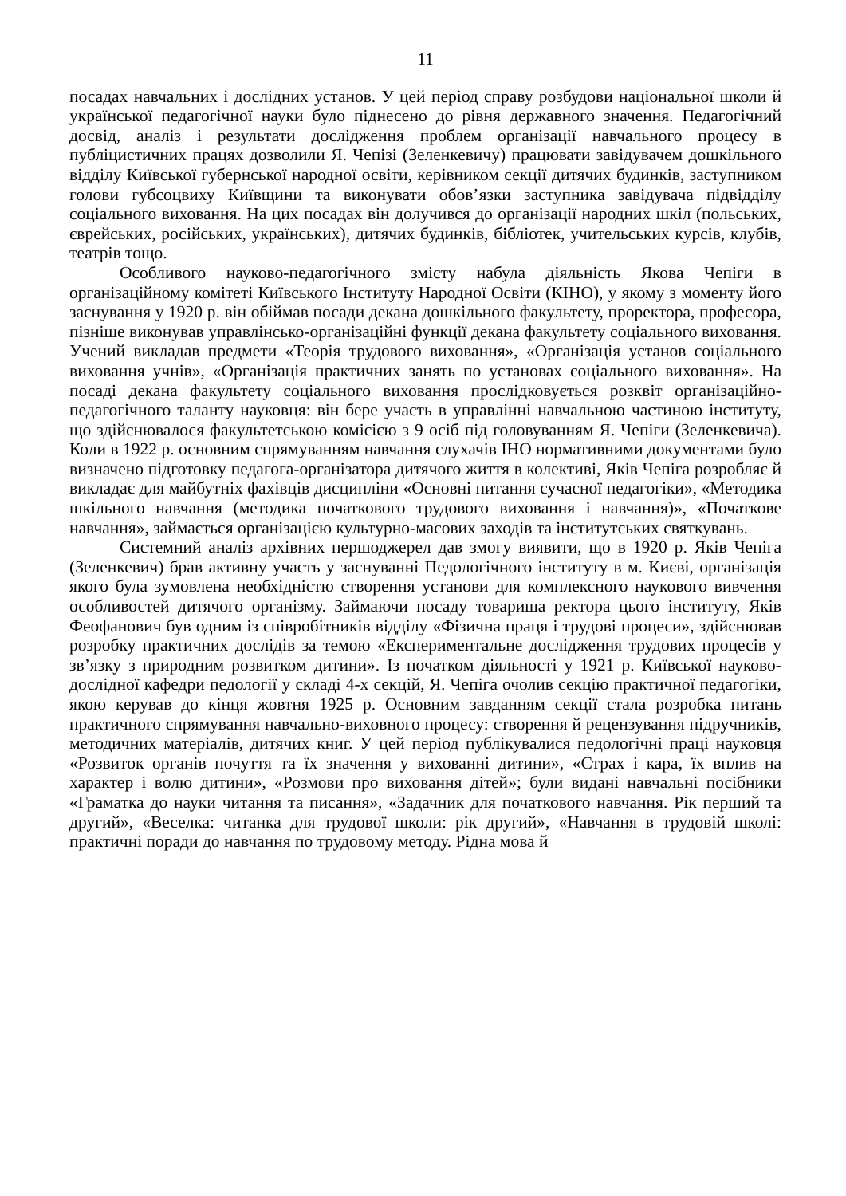11
посадах навчальних і дослідних установ. У цей період справу розбудови національної школи й української педагогічної науки було піднесено до рівня державного значення. Педагогічний досвід, аналіз і результати дослідження проблем організації навчального процесу в публіцистичних працях дозволили Я. Чепізі (Зеленкевичу) працювати завідувачем дошкільного відділу Київської губернської народної освіти, керівником секції дитячих будинків, заступником голови губсоцвиху Київщини та виконувати обов’язки заступника завідувача підвідділу соціального виховання. На цих посадах він долучився до організації народних шкіл (польських, єврейських, російських, українських), дитячих будинків, бібліотек, учительських курсів, клубів, театрів тощо.
Особливого науково-педагогічного змісту набула діяльність Якова Чепіги в організаційному комітеті Київського Інституту Народної Освіти (КІНО), у якому з моменту його заснування у 1920 р. він обіймав посади декана дошкільного факультету, проректора, професора, пізніше виконував управлінсько-організаційні функції декана факультету соціального виховання. Учений викладав предмети «Теорія трудового виховання», «Організація установ соціального виховання учнів», «Організація практичних занять по установах соціального виховання». На посаді декана факультету соціального виховання прослідковується розквіт організаційно-педагогічного таланту науковця: він бере участь в управлінні навчальною частиною інституту, що здійснювалося факультетською комісією з 9 осіб під головуванням Я. Чепіги (Зеленкевича). Коли в 1922 р. основним спрямуванням навчання слухачів ІНО нормативними документами було визначено підготовку педагога-організатора дитячого життя в колективі, Яків Чепіга розробляє й викладає для майбутніх фахівців дисципліни «Основні питання сучасної педагогіки», «Методика шкільного навчання (методика початкового трудового виховання і навчання)», «Початкове навчання», займається організацією культурно-масових заходів та інститутських святкувань.
Системний аналіз архівних першоджерел дав змогу виявити, що в 1920 р. Яків Чепіга (Зеленкевич) брав активну участь у заснуванні Педологічного інституту в м. Києві, організація якого була зумовлена необхідністю створення установи для комплексного наукового вивчення особливостей дитячого організму. Займаючи посаду товариша ректора цього інституту, Яків Феофанович був одним із співробітників відділу «Фізична праця і трудові процеси», здійснював розробку практичних дослідів за темою «Експериментальне дослідження трудових процесів у зв’язку з природним розвитком дитини». Із початком діяльності у 1921 р. Київської науково-дослідної кафедри педології у складі 4-х секцій, Я. Чепіга очолив секцію практичної педагогіки, якою керував до кінця жовтня 1925 р. Основним завданням секції стала розробка питань практичного спрямування навчально-виховного процесу: створення й рецензування підручників, методичних матеріалів, дитячих книг. У цей період публікувалися педологічні праці науковця «Розвиток органів почуття та їх значення у вихованні дитини», «Страх і кара, їх вплив на характер і волю дитини», «Розмови про виховання дітей»; були видані навчальні посібники «Граматка до науки читання та писання», «Задачник для початкового навчання. Рік перший та другий», «Веселка: читанка для трудової школи: рік другий», «Навчання в трудовій школі: практичні поради до навчання по трудовому методу. Рідна мова й